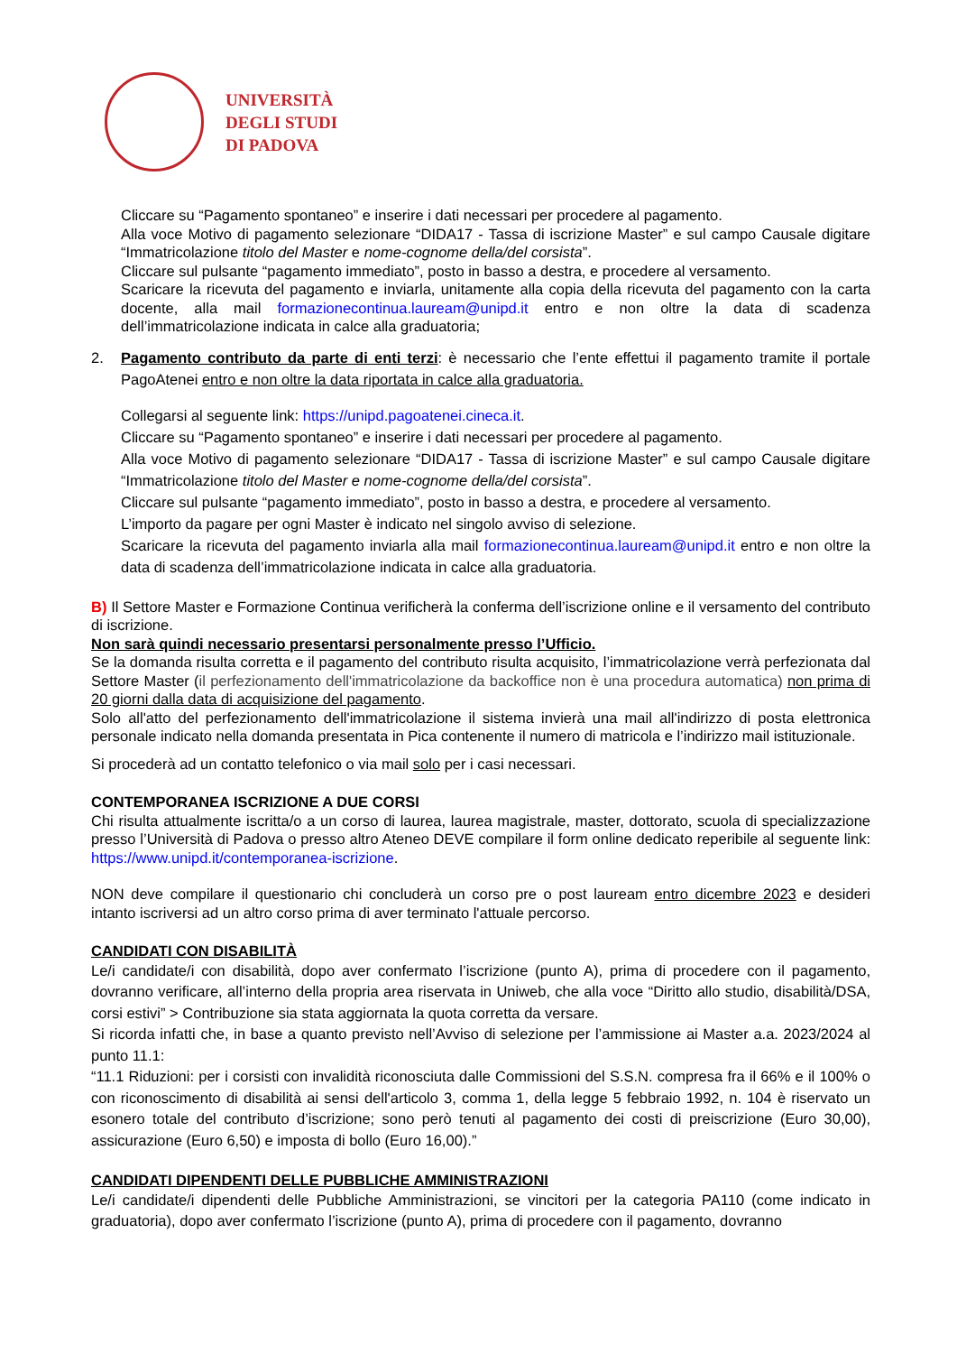UNIVERSITÀ
DEGLI STUDI
DI PADOVA
Cliccare su “Pagamento spontaneo” e inserire i dati necessari per procedere al pagamento.
Alla voce Motivo di pagamento selezionare “DIDA17 - Tassa di iscrizione Master” e sul campo Causale digitare “Immatricolazione titolo del Master e nome-cognome della/del corsista”.
Cliccare sul pulsante “pagamento immediato”, posto in basso a destra, e procedere al versamento.
Scaricare la ricevuta del pagamento e inviarla, unitamente alla copia della ricevuta del pagamento con la carta docente, alla mail formazionecontinua.lauream@unipd.it entro e non oltre la data di scadenza dell’immatricolazione indicata in calce alla graduatoria;
2. Pagamento contributo da parte di enti terzi: è necessario che l’ente effettui il pagamento tramite il portale PagoAtenei entro e non oltre la data riportata in calce alla graduatoria.
Collegarsi al seguente link: https://unipd.pagoatenei.cineca.it.
Cliccare su “Pagamento spontaneo” e inserire i dati necessari per procedere al pagamento.
Alla voce Motivo di pagamento selezionare “DIDA17 - Tassa di iscrizione Master” e sul campo Causale digitare “Immatricolazione titolo del Master e nome-cognome della/del corsista”.
Cliccare sul pulsante “pagamento immediato”, posto in basso a destra, e procedere al versamento.
L’importo da pagare per ogni Master è indicato nel singolo avviso di selezione.
Scaricare la ricevuta del pagamento inviarla alla mail formazionecontinua.lauream@unipd.it entro e non oltre la data di scadenza dell’immatricolazione indicata in calce alla graduatoria.
B) Il Settore Master e Formazione Continua verificherà la conferma dell’iscrizione online e il versamento del contributo di iscrizione.
Non sarà quindi necessario presentarsi personalmente presso l’Ufficio.
Se la domanda risulta corretta e il pagamento del contributo risulta acquisito, l’immatricolazione verrà perfezionata dal Settore Master (il perfezionamento dell'immatricolazione da backoffice non è una procedura automatica) non prima di 20 giorni dalla data di acquisizione del pagamento.
Solo all'atto del perfezionamento dell'immatricolazione il sistema invierà una mail all'indirizzo di posta elettronica personale indicato nella domanda presentata in Pica contenente il numero di matricola e l’indirizzo mail istituzionale.
Si procederà ad un contatto telefonico o via mail solo per i casi necessari.
CONTEMPORANEA ISCRIZIONE A DUE CORSI
Chi risulta attualmente iscritta/o a un corso di laurea, laurea magistrale, master, dottorato, scuola di specializzazione presso l’Università di Padova o presso altro Ateneo DEVE compilare il form online dedicato reperibile al seguente link: https://www.unipd.it/contemporanea-iscrizione.
NON deve compilare il questionario chi concluderà un corso pre o post lauream entro dicembre 2023 e desideri intanto iscriversi ad un altro corso prima di aver terminato l'attuale percorso.
CANDIDATI CON DISABILITÀ
Le/i candidate/i con disabilità, dopo aver confermato l’iscrizione (punto A), prima di procedere con il pagamento, dovranno verificare, all’interno della propria area riservata in Uniweb, che alla voce “Diritto allo studio, disabilità/DSA, corsi estivi” > Contribuzione sia stata aggiornata la quota corretta da versare.
Si ricorda infatti che, in base a quanto previsto nell’Avviso di selezione per l’ammissione ai Master a.a. 2023/2024 al punto 11.1:
“11.1 Riduzioni: per i corsisti con invalidità riconosciuta dalle Commissioni del S.S.N. compresa fra il 66% e il 100% o con riconoscimento di disabilità ai sensi dell'articolo 3, comma 1, della legge 5 febbraio 1992, n. 104 è riservato un esonero totale del contributo d’iscrizione; sono però tenuti al pagamento dei costi di preiscrizione (Euro 30,00), assicurazione (Euro 6,50) e imposta di bollo (Euro 16,00).”
CANDIDATI DIPENDENTI DELLE PUBBLICHE AMMINISTRAZIONI
Le/i candidate/i dipendenti delle Pubbliche Amministrazioni, se vincitori per la categoria PA110 (come indicato in graduatoria), dopo aver confermato l’iscrizione (punto A), prima di procedere con il pagamento, dovranno